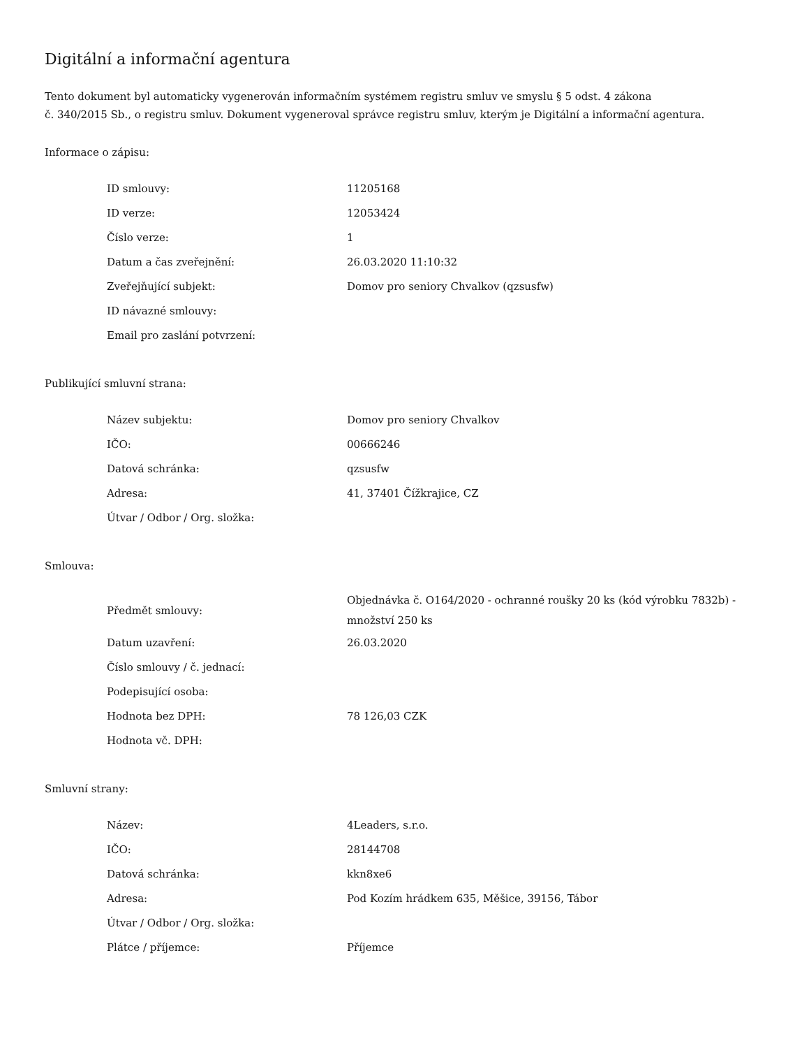Digitální a informační agentura
Tento dokument byl automaticky vygenerován informačním systémem registru smluv ve smyslu § 5 odst. 4 zákona
č. 340/2015 Sb., o registru smluv. Dokument vygeneroval správce registru smluv, kterým je Digitální a informační agentura.
Informace o zápisu:
| ID smlouvy: | 11205168 |
| ID verze: | 12053424 |
| Číslo verze: | 1 |
| Datum a čas zveřejnění: | 26.03.2020 11:10:32 |
| Zveřejňující subjekt: | Domov pro seniory Chvalkov (qzsusfw) |
| ID návazné smlouvy: | |
| Email pro zaslání potvrzení: | |
Publikující smluvní strana:
| Název subjektu: | Domov pro seniory Chvalkov |
| IČO: | 00666246 |
| Datová schránka: | qzsusfw |
| Adresa: | 41, 37401 Čížkrajice, CZ |
| Útvar / Odbor / Org. složka: | |
Smlouva:
| Předmět smlouvy: | Objednávka č. O164/2020 - ochranné roušky 20 ks (kód výrobku 7832b) - množství 250 ks |
| Datum uzavření: | 26.03.2020 |
| Číslo smlouvy / č. jednací: | |
| Podepisující osoba: | |
| Hodnota bez DPH: | 78 126,03 CZK |
| Hodnota vč. DPH: | |
Smluvní strany:
| Název: | 4Leaders, s.r.o. |
| IČO: | 28144708 |
| Datová schránka: | kkn8xe6 |
| Adresa: | Pod Kozím hrádkem 635, Měšice, 39156, Tábor |
| Útvar / Odbor / Org. složka: | |
| Plátce / příjemce: | Příjemce |